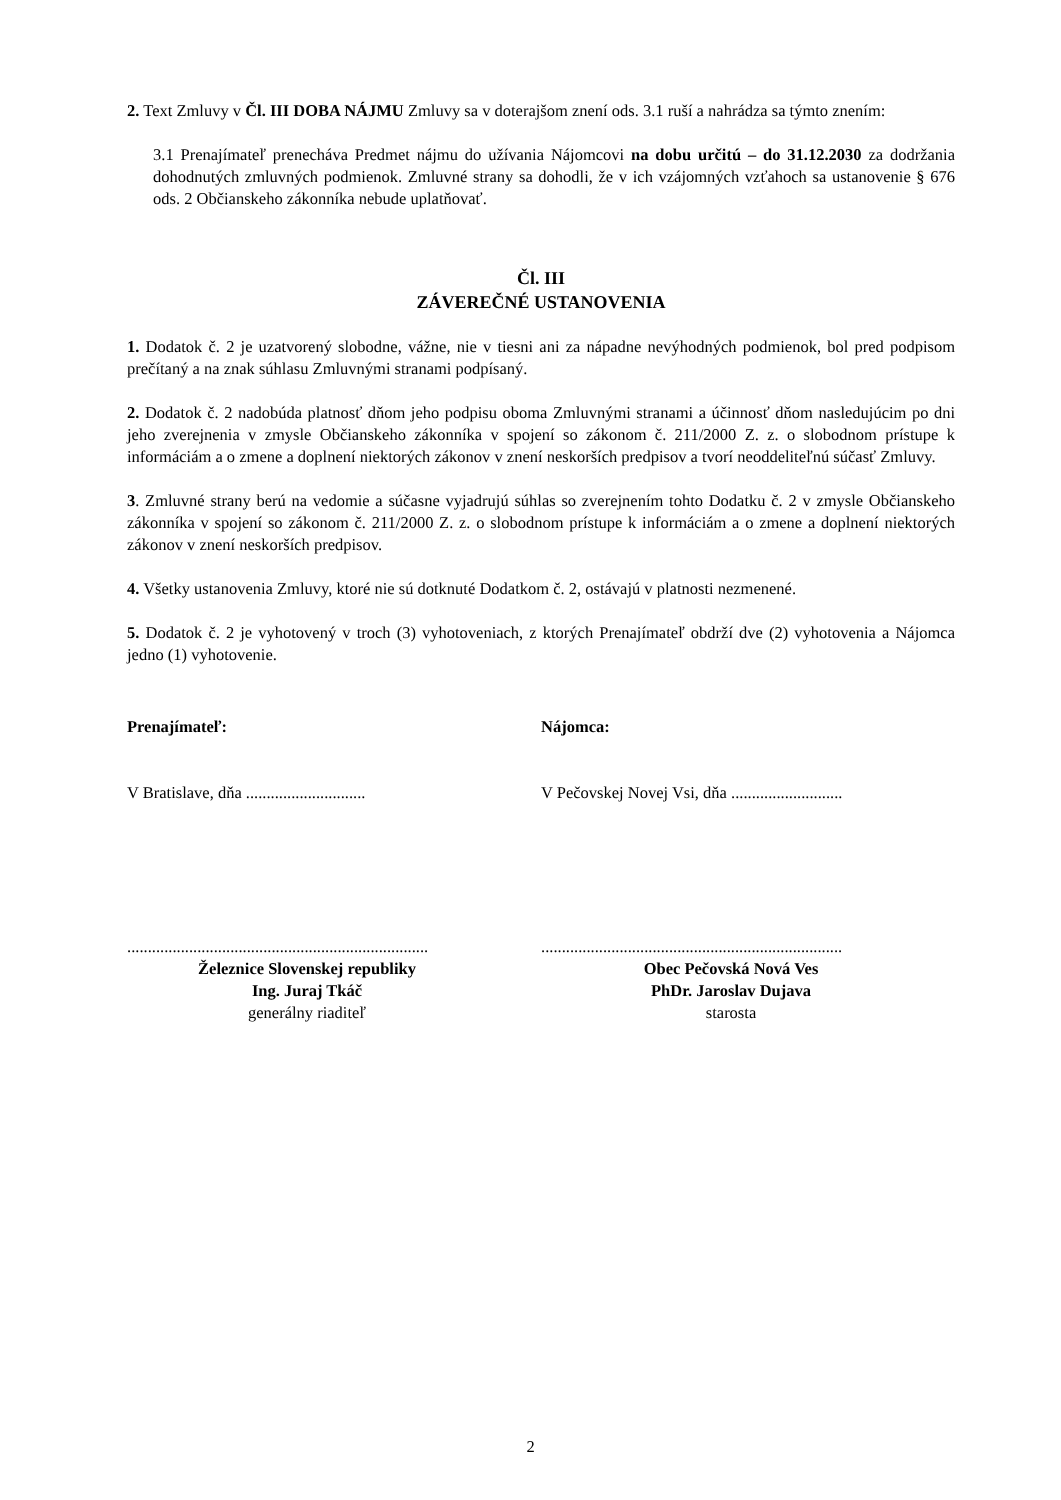2. Text Zmluvy v Čl. III DOBA NÁJMU Zmluvy sa v doterajšom znení ods. 3.1 ruší a nahrádza sa týmto znením:
3.1 Prenajímateľ prenecháva Predmet nájmu do užívania Nájomcovi na dobu určitú – do 31.12.2030 za dodržania dohodnutých zmluvných podmienok. Zmluvné strany sa dohodli, že v ich vzájomných vzťahoch sa ustanovenie § 676 ods. 2 Občianskeho zákonníka nebude uplatňovať.
Čl. III
ZÁVEREČNÉ USTANOVENIA
1. Dodatok č. 2 je uzatvorený slobodne, vážne, nie v tiesni ani za nápadne nevýhodných podmienok, bol pred podpisom prečítaný a na znak súhlasu Zmluvnými stranami podpísaný.
2. Dodatok č. 2 nadobúda platnosť dňom jeho podpisu oboma Zmluvnými stranami a účinnosť dňom nasledujúcim po dni jeho zverejnenia v zmysle Občianskeho zákonníka v spojení so zákonom č. 211/2000 Z. z. o slobodnom prístupe k informáciám a o zmene a doplnení niektorých zákonov v znení neskorších predpisov a tvorí neoddeliteľnú súčasť Zmluvy.
3. Zmluvné strany berú na vedomie a súčasne vyjadrujú súhlas so zverejnením tohto Dodatku č. 2 v zmysle Občianskeho zákonníka v spojení so zákonom č. 211/2000 Z. z. o slobodnom prístupe k informáciám a o zmene a doplnení niektorých zákonov v znení neskorších predpisov.
4. Všetky ustanovenia Zmluvy, ktoré nie sú dotknuté Dodatkom č. 2, ostávajú v platnosti nezmenené.
5. Dodatok č. 2 je vyhotovený v troch (3) vyhotoveniach, z ktorých Prenajímateľ obdrží dve (2) vyhotovenia a Nájomca jedno (1) vyhotovenie.
Prenajímateľ:
V Bratislave, dňa .............................
.........................................................................
Železnice Slovenskej republiky
Ing. Juraj Tkáč
generálny riaditeľ
Nájomca:
V Pečovskej Novej Vsi, dňa ...........................
.........................................................................
Obec Pečovská Nová Ves
PhDr. Jaroslav Dujava
starosta
2